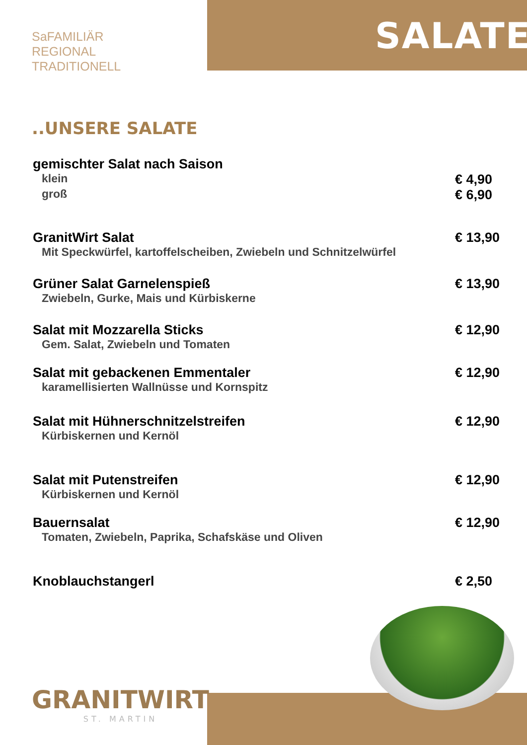SaFAMILIÄR
REGIONAL
TRADITIONELL
SALATE
..UNSERE SALATE
gemischter Salat nach Saison
klein
€ 4,90
groß
€ 6,90
GranitWirt Salat
Mit Speckwürfel, kartoffelscheiben, Zwiebeln und Schnitzelwürfel
€ 13,90
Grüner Salat Garnelenspieß
Zwiebeln, Gurke, Mais und Kürbiskerne
€ 13,90
Salat mit Mozzarella Sticks
Gem. Salat, Zwiebeln und Tomaten
€ 12,90
Salat mit gebackenen Emmentaler
karamellisierten Wallnüsse und Kornspitz
€ 12,90
Salat mit Hühnerschnitzelstreifen
Kürbiskernen und Kernöl
€ 12,90
Salat mit Putenstreifen
Kürbiskernen und Kernöl
€ 12,90
Bauernsalat
Tomaten, Zwiebeln, Paprika, Schafskäse und Oliven
€ 12,90
Knoblauchstangerl € 2,50
GRANITWIRT
ST. MARTIN